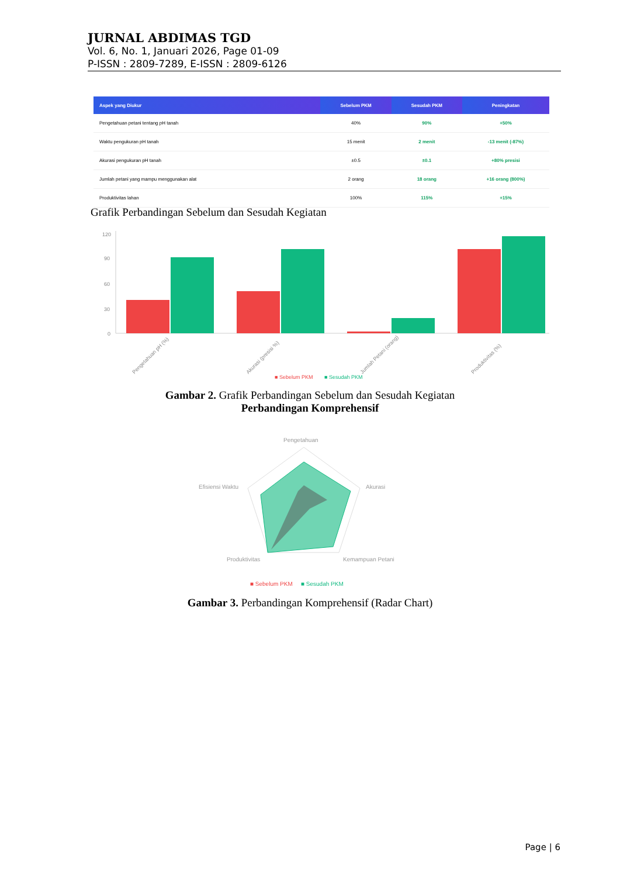JURNAL ABDIMAS TGD
Vol. 6, No. 1, Januari 2026, Page 01-09
P-ISSN : 2809-7289, E-ISSN : 2809-6126
| Aspek yang Diukur | Sebelum PKM | Sesudah PKM | Peningkatan |
| --- | --- | --- | --- |
| Pengetahuan petani tentang pH tanah | 40% | 90% | +50% |
| Waktu pengukuran pH tanah | 15 menit | 2 menit | -13 menit (-87%) |
| Akurasi pengukuran pH tanah | ±0.5 | ±0.1 | +80% presisi |
| Jumlah petani yang mampu menggunakan alat | 2 orang | 18 orang | +16 orang (800%) |
| Produktivitas lahan | 100% | 115% | +15% |
Grafik Perbandingan Sebelum dan Sesudah Kegiatan
120
90
60
30
0
Pengetahuan pH (%)
Akurasi (presisi %)
Jumlah Petani (orang)
Produktivitas (%)
■ Sebelum PKM
■ Sesudah PKM
Gambar 2. Grafik Perbandingan Sebelum dan Sesudah Kegiatan
Perbandingan Komprehensif
Pengetahuan
Akurasi
Kemampuan Petani
Produktivitas
Efisiensi Waktu
■ Sebelum PKM
■ Sesudah PKM
Gambar 3. Perbandingan Komprehensif (Radar Chart)
Page | 6